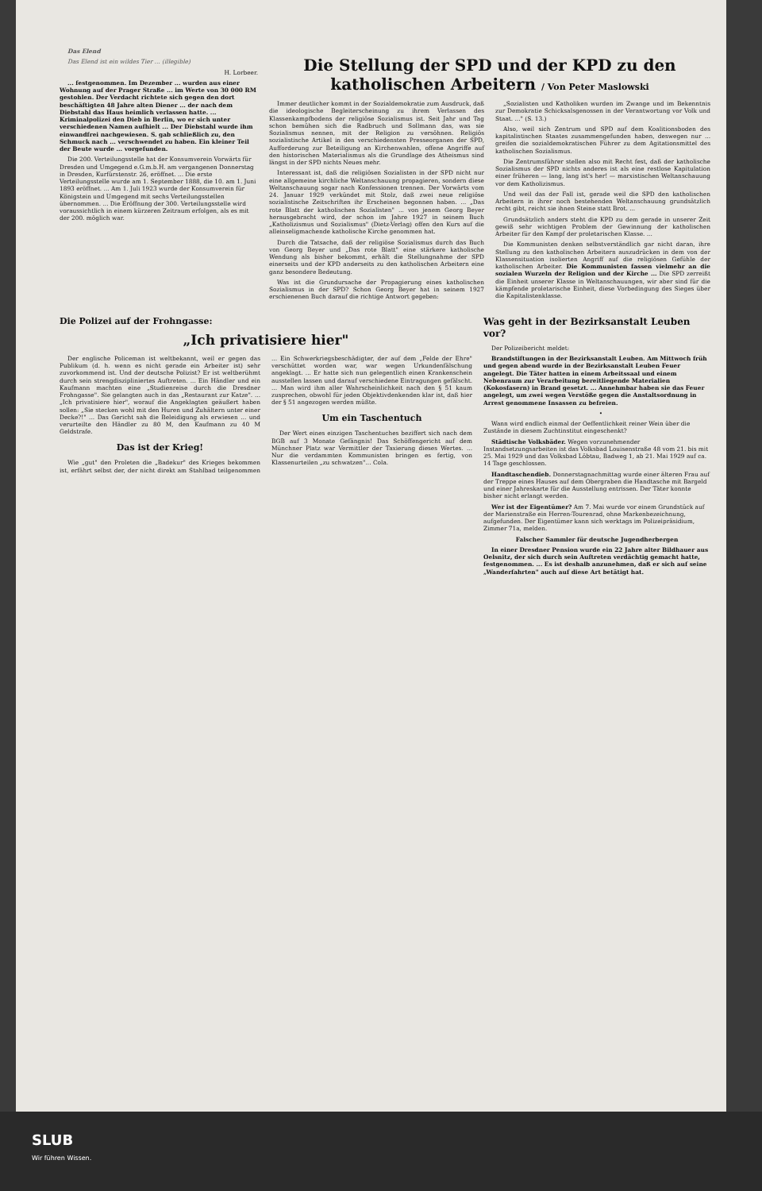Das Elend
Das Elend ist ein wildes Tier ... (illegible)
H. Lorbeer.
... festgenommen. Im Dezember ... wurden aus einer Wohnung auf der Prager Straße ... im Werte von 30 000 RM gestohlen. Der Verdacht richtete sich gegen den dort beschäftigten 48 Jahre alten Diener ... der nach dem Diebstahl das Haus heimlich verlassen hatte. ... Kriminalpolizei den Dieb in Berlin, wo er sich unter verschiedenen Namen aufhielt ... Der Diebstahl wurde ihm einwandfrei nachgewiesen. S. gab schließlich zu, den Schmuck nach ... verschwendet zu haben. Ein kleiner Teil der Beute wurde ... vorgefunden.
Die 200. Verteilungsstelle hat der Konsumverein Vorwärts für Dresden und Umgegend e.G.m.b.H. am vergangenen Donnerstag in Dresden, Kurfürstenstr. 26, eröffnet. ... Die erste Verteilungsstelle wurde am 1. September 1888, die 10. am 1. Juni 1893 eröffnet. ... Am 1. Juli 1923 wurde der Konsumverein für Königstein und Umgegend mit sechs Verteilungsstellen übernommen. ... Die Eröffnung der 300. Verteilungsstelle wird voraussichtlich in einem kürzeren Zeitraum erfolgen, als es mit der 200. möglich war.
Die Stellung der SPD und der KPD zu den katholischen Arbeitern / Von Peter Maslowski
Immer deutlicher kommt in der Sozialdemokratie zum Ausdruck, daß die ideologische Begleiterscheinung zu ihrem Verlassen des Klassenkampfbodens der religiöse Sozialismus ist. Seit Jahr und Tag schon bemühen sich die Radbruch und Sollmann das, was sie Sozialismus nennen, mit der Religion zu versöhnen. Religiös sozialistische Artikel in den verschiedensten Presseorganen der SPD, Aufforderung zur Beteiligung an Kirchenwahlen, offene Angriffe auf den historischen Materialismus als die Grundlage des Atheismus sind längst in der SPD nichts Neues mehr.
Interessant ist, daß die religiösen Sozialisten in der SPD nicht nur eine allgemeine kirchliche Weltanschauung propagieren, sondern diese Weltanschauung sogar nach Konfessionen trennen. Der Vorwärts vom 24. Januar 1929 verkündet mit Stolz, daß zwei neue religiöse sozialistische Zeitschriften ihr Erscheinen begonnen haben. ... „Das rote Blatt der katholischen Sozialisten" ... von jenem Georg Beyer herausgebracht wird, der schon im Jahre 1927 in seinem Buch „Katholizismus und Sozialismus" (Dietz-Verlag) offen den Kurs auf die alleinseligmachende katholische Kirche genommen hat.
Durch die Tatsache, daß der religiöse Sozialismus durch das Buch von Georg Beyer und „Das rote Blatt" eine stärkere katholische Wendung als bisher bekommt, erhält die Stellungnahme der SPD einerseits und der KPD anderseits zu den katholischen Arbeitern eine ganz besondere Bedeutung.
Was ist die Grundursache der Propagierung eines katholischen Sozialismus in der SPD? Schon Georg Beyer hat in seinem 1927 erschienenen Buch darauf die richtige Antwort gegeben:
„Sozialisten und Katholiken wurden im Zwange und im Bekenntnis zur Demokratie Schicksalsgenossen in der Verantwortung vor Volk und Staat. ..." (S. 13.)
Also, weil sich Zentrum und SPD auf dem Koalitionsboden des kapitalistischen Staates zusammengefunden haben, deswegen nur ... greifen die sozialdemokratischen Führer zu dem Agitationsmittel des katholischen Sozialismus.
Die Zentrumsführer stellen also mit Recht fest, daß der katholische Sozialismus der SPD nichts anderes ist als eine restlose Kapitulation einer früheren — lang, lang ist's her! — marxistischen Weltanschauung vor dem Katholizismus.
Und weil das der Fall ist, gerade weil die SPD den katholischen Arbeitern in ihrer noch bestehenden Weltanschauung grundsätzlich recht gibt, reicht sie ihnen Steine statt Brot. ...
Grundsätzlich anders steht die KPD zu dem gerade in unserer Zeit gewiß sehr wichtigen Problem der Gewinnung der katholischen Arbeiter für den Kampf der proletarischen Klasse. ...
Die Kommunisten denken selbstverständlich gar nicht daran, ihre Stellung zu den katholischen Arbeitern auszudrücken in dem von der Klassensituation isolierten Angriff auf die religiösen Gefühle der katholischen Arbeiter. Die Kommunisten fassen vielmehr an die sozialen Wurzeln der Religion und der Kirche ... Die SPD zerreißt die Einheit unserer Klasse in Weltanschauungen, wir aber sind für die kämpfende proletarische Einheit, diese Vorbedingung des Sieges über die Kapitalistenklasse.
Die Polizei auf der Frohngasse:
„Ich privatisiere hier"
Der englische Policeman ist weltbekannt, weil er gegen das Publikum (d. h. wenn es nicht gerade ein Arbeiter ist) sehr zuvorkommend ist. Und der deutsche Polizist? Er ist weltberühmt durch sein strengdiszipliniertes Auftreten. ... Ein Händler und ein Kaufmann machten eine „Studienreise durch die Dresdner Frohngasse". Sie gelangten auch in das „Restaurant zur Katze". ... „Ich privatisiere hier", worauf die Angeklagten geäußert haben sollen: „Sie stecken wohl mit den Huren und Zuhältern unter einer Decke?!" ... Das Gericht sah die Beleidigung als erwiesen ... und verurteilte den Händler zu 80 M, den Kaufmann zu 40 M Geldstrafe.
Das ist der Krieg!
Wie „gut" den Proleten die „Badekur" des Krieges bekommen ist, erfährt selbst der, der nicht direkt am Stahlbad teilgenommen ... Ein Schwerkriegsbeschädigter, der auf dem „Felde der Ehre" verschüttet worden war, war wegen Urkundenfälschung angeklagt. ... Er hatte sich nun gelegentlich einen Krankenschein ausstellen lassen und darauf verschiedene Eintragungen gefälscht. ... Man wird ihm aller Wahrscheinlichkeit nach den § 51 kaum zusprechen, obwohl für jeden Objektivdenkenden klar ist, daß hier der § 51 angezogen werden müßte.
Um ein Taschentuch
Der Wert eines einzigen Taschentuches beziffert sich nach dem BGB auf 3 Monate Gefängnis! Das Schöffengericht auf dem Münchner Platz war Vermittler der Taxierung dieses Wertes. ... Nur die verdammten Kommunisten bringen es fertig, von Klassenurteilen „zu schwatzen"... Cola.
Was geht in der Bezirksanstalt Leuben vor?
Der Polizeibericht meldet:
Brandstiftungen in der Bezirksanstalt Leuben. Am Mittwoch früh und gegen abend wurde in der Bezirksanstalt Leuben Feuer angelegt. Die Täter hatten in einem Arbeitssaal und einem Nebenraum zur Verarbeitung bereitliegende Materialien (Kokosfasern) in Brand gesetzt. ... Annehmbar haben sie das Feuer angelegt, um zwei wegen Verstöße gegen die Anstaltsordnung in Arrest genommene Insassen zu befreien.
•
Wann wird endlich einmal der Oeffentlichkeit reiner Wein über die Zustände in diesem Zuchtinstitut eingeschenkt?
Städtische Volksbäder. Wegen vorzunehmender Instandsetzungsarbeiten ist das Volksbad Louisenstraße 48 vom 21. bis mit 25. Mai 1929 und das Volksbad Löbtau, Badweg 1, ab 21. Mai 1929 auf ca. 14 Tage geschlossen.
Handtaschendieb. Donnerstagnachmittag wurde einer älteren Frau auf der Treppe eines Hauses auf dem Obergraben die Handtasche mit Bargeld und einer Jahreskarte für die Ausstellung entrissen. Der Täter konnte bisher nicht erlangt werden.
Wer ist der Eigentümer? Am 7. Mai wurde vor einem Grundstück auf der Marienstraße ein Herren-Tourenrad, ohne Markenbezeichnung, aufgefunden. Der Eigentümer kann sich werktags im Polizeipräsidium, Zimmer 71a, melden.
Falscher Sammler für deutsche Jugendherbergen
In einer Dresdner Pension wurde ein 22 Jahre alter Bildhauer aus Oelsnitz, der sich durch sein Auftreten verdächtig gemacht hatte, festgenommen. ... Es ist deshalb anzunehmen, daß er sich auf seine „Wanderfahrten" auch auf diese Art betätigt hat.
SLUB
Wir führen Wissen.